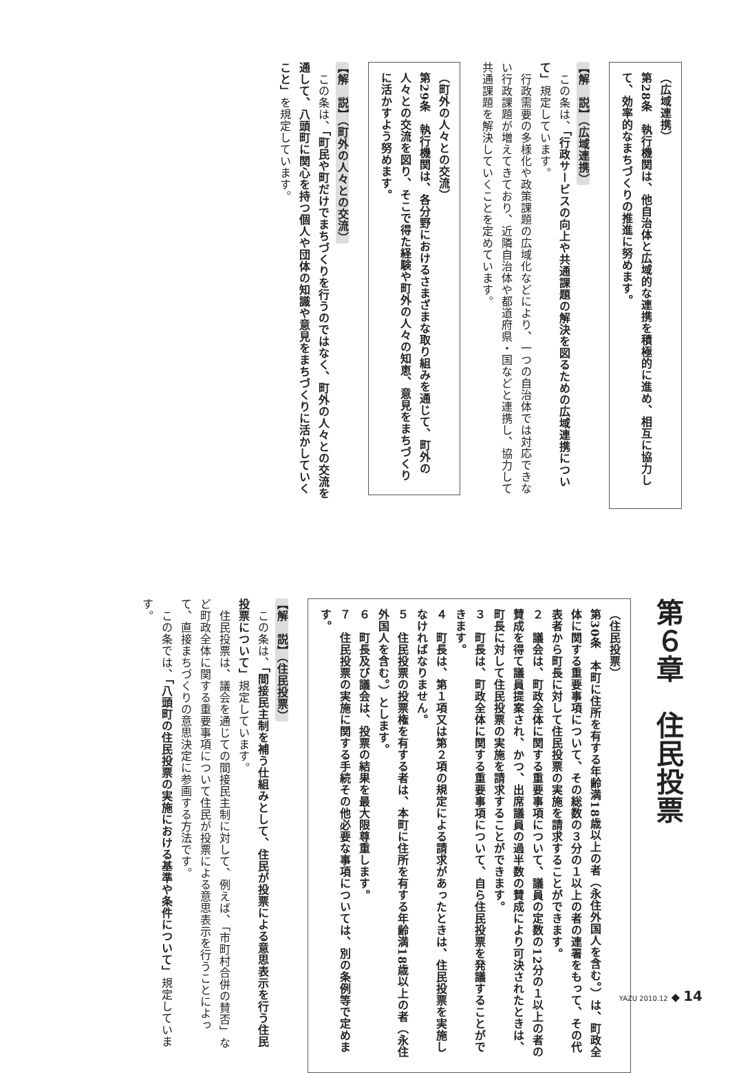（広域連携）
第28条　執行機関は、他自治体と広域的な連携を積極的に進め、相互に協力して、効率的なまちづくりの推進に努めます。
【解　説】（広域連携）
　この条は、「行政サービスの向上や共通課題の解決を図るための広域連携について」規定しています。
　行政需要の多様化や政策課題の広域化などにより、一つの自治体では対応できない行政課題が増えてきており、近隣自治体や都道府県・国などと連携し、協力して共通課題を解決していくことを定めています。
（町外の人々との交流）
第29条　執行機関は、各分野におけるさまざまな取り組みを通じて、町外の人々との交流を図り、そこで得た経験や町外の人々の知恵、意見をまちづくりに活かすよう努めます。
【解　説】（町外の人々との交流）
　この条は、「町民や町だけでまちづくりを行うのではなく、町外の人々との交流を通して、八頭町に関心を持つ個人や団体の知識や意見をまちづくりに活かしていくこと」を規定しています。
第６章　住民投票
（住民投票）
第30条　本町に住所を有する年齢満18歳以上の者（永住外国人を含む。）は、町政全体に関する重要事項について、その総数の３分の１以上の者の連署をもって、その代表者から町長に対して住民投票の実施を請求することができます。
２　議会は、町政全体に関する重要事項について、議員の定数の12分の１以上の者の賛成を得て議員提案され、かつ、出席議員の過半数の賛成により可決されたときは、町長に対して住民投票の実施を請求することができます。
３　町長は、町政全体に関する重要事項について、自ら住民投票を発議することができます。
４　町長は、第１項又は第２項の規定による請求があったときは、住民投票を実施しなければなりません。
５　住民投票の投票権を有する者は、本町に住所を有する年齢満18歳以上の者（永住外国人を含む。）とします。
６　町長及び議会は、投票の結果を最大限尊重します。
７　住民投票の実施に関する手続その他必要な事項については、別の条例等で定めます。
【解　説】（住民投票）
　この条は、「間接民主制を補う仕組みとして、住民が投票による意思表示を行う住民投票について」規定しています。
　住民投票は、議会を通じての間接民主制に対して、例えば、「市町村合併の賛否」など町政全体に関する重要事項について住民が投票による意思表示を行うことによって、直接まちづくりの意思決定に参画する方法です。
　この条では、「八頭町の住民投票の実施における基準や条件について」規定しています。
YAZU 2010.12 ◆ 14